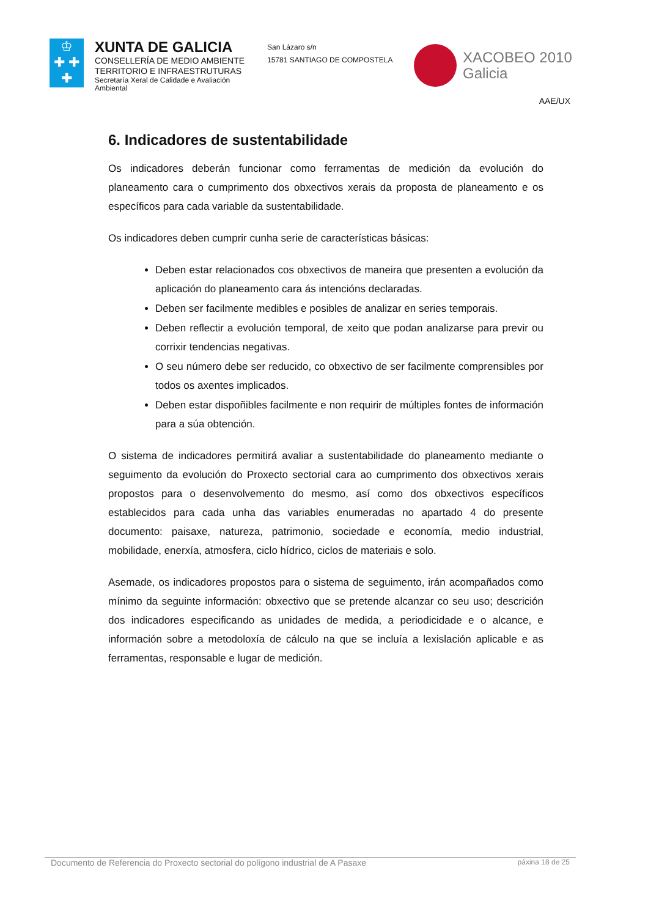♔
✚ ✚
✚
XUNTA DE GALICIA
CONSELLERÍA DE MEDIO AMBIENTE
TERRITORIO E INFRAESTRUTURAS
Secretaría Xeral de Calidade e Avaliación Ambiental
San Lázaro s/n
15781 SANTIAGO DE COMPOSTELA
XACOBEO 2010
Galicia
AAE/UX
6. Indicadores de sustentabilidade
Os indicadores deberán funcionar como ferramentas de medición da evolución do planeamento cara o cumprimento dos obxectivos xerais da proposta de planeamento e os específicos para cada variable da sustentabilidade.
Os indicadores deben cumprir cunha serie de características básicas:
Deben estar relacionados cos obxectivos de maneira que presenten a evolución da aplicación do planeamento cara ás intencións declaradas.
Deben ser facilmente medibles e posibles de analizar en series temporais.
Deben reflectir a evolución temporal, de xeito que podan analizarse para previr ou corrixir tendencias negativas.
O seu número debe ser reducido, co obxectivo de ser facilmente comprensibles por todos os axentes implicados.
Deben estar dispoñibles facilmente e non requirir de múltiples fontes de información para a súa obtención.
O sistema de indicadores permitirá avaliar a sustentabilidade do planeamento mediante o seguimento da evolución do Proxecto sectorial cara ao cumprimento dos obxectivos xerais propostos para o desenvolvemento do mesmo, así como dos obxectivos específicos establecidos para cada unha das variables enumeradas no apartado 4 do presente documento: paisaxe, natureza, patrimonio, sociedade e economía, medio industrial, mobilidade, enerxía, atmosfera, ciclo hídrico, ciclos de materiais e solo.
Asemade, os indicadores propostos para o sistema de seguimento, irán acompañados como mínimo da seguinte información: obxectivo que se pretende alcanzar co seu uso; descrición dos indicadores especificando as unidades de medida, a periodicidade e o alcance, e información sobre a metodoloxía de cálculo na que se incluía a lexislación aplicable e as ferramentas, responsable e lugar de medición.
Documento de Referencia do Proxecto sectorial do polígono industrial de A Pasaxe páxina 18 de 25